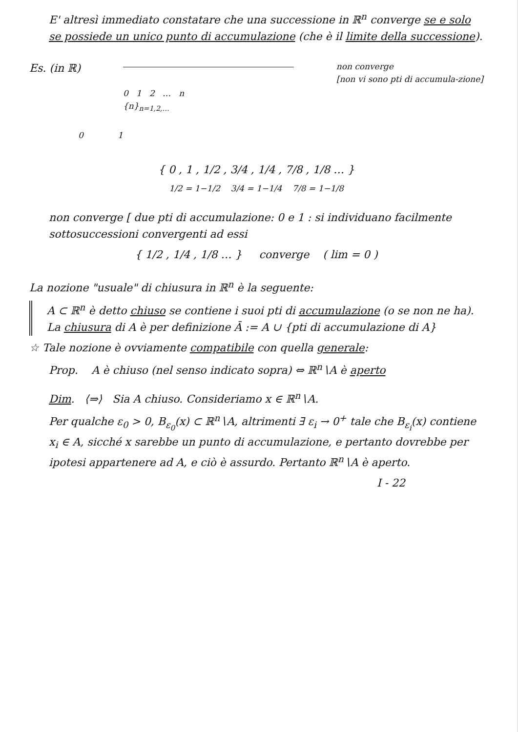E' altresì immediato constatare che una successione in ℝ<sup>n</sup> converge se e solo se possiede un unico punto di accumulazione (che è il limite della successione).
Es. (in ℝ)
0 1 2 … n
{n}<sub>n=1,2,…</sub>
non converge
[non vi sono pti di accumula-zione]
0 1
{ 0 , 1 , 1/2 , 3/4 , 1/4 , 7/8 , 1/8 … }
1/2 = 1−1/2 3/4 = 1−1/4 7/8 = 1−1/8
non converge [ due pti di accumulazione: 0 e 1 : si individuano facilmente sottosuccessioni convergenti ad essi
{ 1/2 , 1/4 , 1/8 … } converge ( lim = 0 )
La nozione "usuale" di chiusura in ℝ<sup>n</sup> è la seguente:
A ⊂ ℝ<sup>n</sup> è detto chiuso se contiene i suoi pti di accumulazione (o se non ne ha). La chiusura di A è per definizione Ā := A ∪ {pti di accumulazione di A}
☆ Tale nozione è ovviamente compatibile con quella generale:
Prop. A è chiuso (nel senso indicato sopra) ⇔ ℝ<sup>n</sup>∖A è aperto
Dim. ⟨⇒⟩ Sia A chiuso. Consideriamo x ∈ ℝ<sup>n</sup>∖A.
Per qualche ε<sub>0</sub> > 0, B<sub>ε<sub>0</sub></sub>(x) ⊂ ℝ<sup>n</sup>∖A, altrimenti ∃ ε<sub>i</sub> → 0<sup>+</sup> tale che B<sub>ε<sub>i</sub></sub>(x) contiene x<sub>i</sub> ∈ A, sicché x sarebbe un punto di accumulazione, e pertanto dovrebbe per ipotesi appartenere ad A, e ciò è assurdo. Pertanto ℝ<sup>n</sup>∖A è aperto.
I - 22